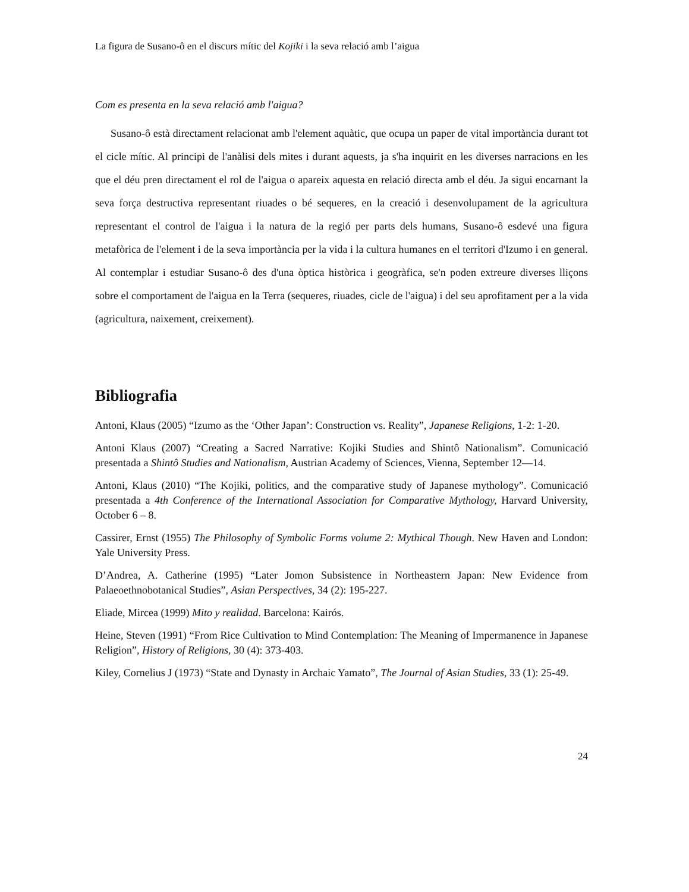La figura de Susano-ô en el discurs mític del Kojiki i la seva relació amb l’aigua
Com es presenta en la seva relació amb l'aigua?
Susano-ô està directament relacionat amb l'element aquàtic, que ocupa un paper de vital importància durant tot el cicle mític. Al principi de l'anàlisi dels mites i durant aquests, ja s'ha inquirit en les diverses narracions en les que el déu pren directament el rol de l'aigua o apareix aquesta en relació directa amb el déu. Ja sigui encarnant la seva força destructiva representant riuades o bé sequeres, en la creació i desenvolupament de la agricultura representant el control de l'aigua i la natura de la regió per parts dels humans, Susano-ô esdevé una figura metafòrica de l'element i de la seva importància per la vida i la cultura humanes en el territori d'Izumo i en general. Al contemplar i estudiar Susano-ô des d'una òptica històrica i geogràfica, se'n poden extreure diverses lliçons sobre el comportament de l'aigua en la Terra (sequeres, riuades, cicle de l'aigua) i del seu aprofitament per a la vida (agricultura, naixement, creixement).
Bibliografia
Antoni, Klaus (2005) “Izumo as the ‘Other Japan’: Construction vs. Reality”, Japanese Religions, 1-2: 1-20.
Antoni Klaus (2007) “Creating a Sacred Narrative: Kojiki Studies and Shintô Nationalism”. Comunicació presentada a Shintô Studies and Nationalism, Austrian Academy of Sciences, Vienna, September 12—14.
Antoni, Klaus (2010) “The Kojiki, politics, and the comparative study of Japanese mythology”. Comunicació presentada a 4th Conference of the International Association for Comparative Mythology, Harvard University, October 6 – 8.
Cassirer, Ernst (1955) The Philosophy of Symbolic Forms volume 2: Mythical Though. New Haven and London: Yale University Press.
D’Andrea, A. Catherine (1995) “Later Jomon Subsistence in Northeastern Japan: New Evidence from Palaeoethnobotanical Studies”, Asian Perspectives, 34 (2): 195-227.
Eliade, Mircea (1999) Mito y realidad. Barcelona: Kairós.
Heine, Steven (1991) “From Rice Cultivation to Mind Contemplation: The Meaning of Impermanence in Japanese Religion”, History of Religions, 30 (4): 373-403.
Kiley, Cornelius J (1973) “State and Dynasty in Archaic Yamato”, The Journal of Asian Studies, 33 (1): 25-49.
24